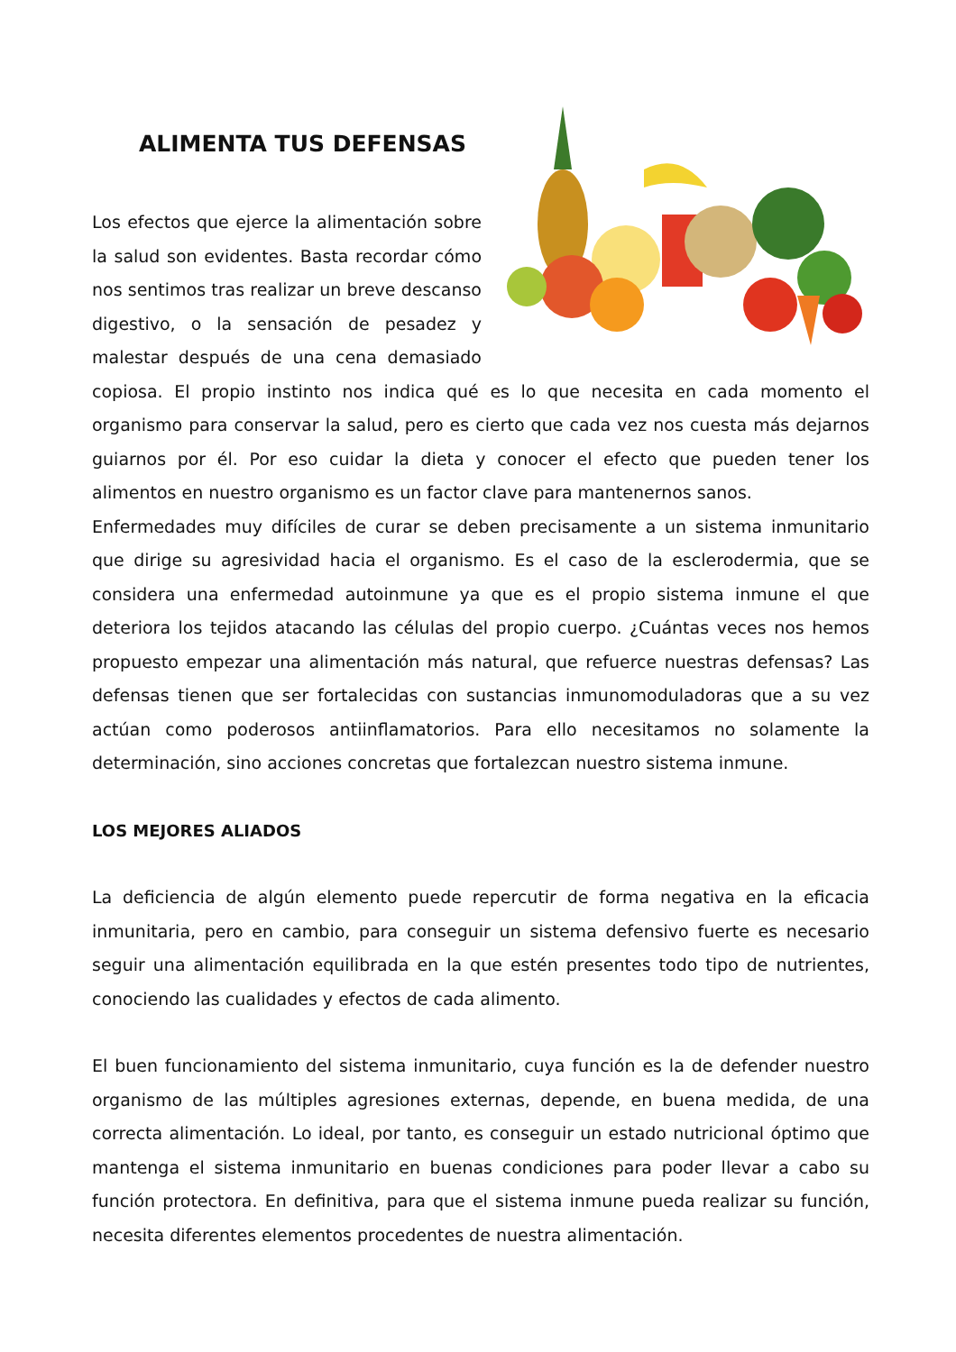ALIMENTA TUS DEFENSAS
Los efectos que ejerce la alimentación sobre la salud son evidentes. Basta recordar cómo nos sentimos tras realizar un breve descanso digestivo, o la sensación de pesadez y malestar después de una cena demasiado copiosa. El propio instinto nos indica qué es lo que necesita en cada momento el organismo para conservar la salud, pero es cierto que cada vez nos cuesta más dejarnos guiarnos por él. Por eso cuidar la dieta y conocer el efecto que pueden tener los alimentos en nuestro organismo es un factor clave para mantenernos sanos.
Enfermedades muy difíciles de curar se deben precisamente a un sistema inmunitario que dirige su agresividad hacia el organismo. Es el caso de la esclerodermia, que se considera una enfermedad autoinmune ya que es el propio sistema inmune el que deteriora los tejidos atacando las células del propio cuerpo. ¿Cuántas veces nos hemos propuesto empezar una alimentación más natural, que refuerce nuestras defensas? Las defensas tienen que ser fortalecidas con sustancias inmunomoduladoras que a su vez actúan como poderosos antiinflamatorios. Para ello necesitamos no solamente la determinación, sino acciones concretas que fortalezcan nuestro sistema inmune.
LOS MEJORES ALIADOS
La deficiencia de algún elemento puede repercutir de forma negativa en la eficacia inmunitaria, pero en cambio, para conseguir un sistema defensivo fuerte es necesario seguir una alimentación equilibrada en la que estén presentes todo tipo de nutrientes, conociendo las cualidades y efectos de cada alimento.
El buen funcionamiento del sistema inmunitario, cuya función es la de defender nuestro organismo de las múltiples agresiones externas, depende, en buena medida, de una correcta alimentación. Lo ideal, por tanto, es conseguir un estado nutricional óptimo que mantenga el sistema inmunitario en buenas condiciones para poder llevar a cabo su función protectora. En definitiva, para que el sistema inmune pueda realizar su función, necesita diferentes elementos procedentes de nuestra alimentación.